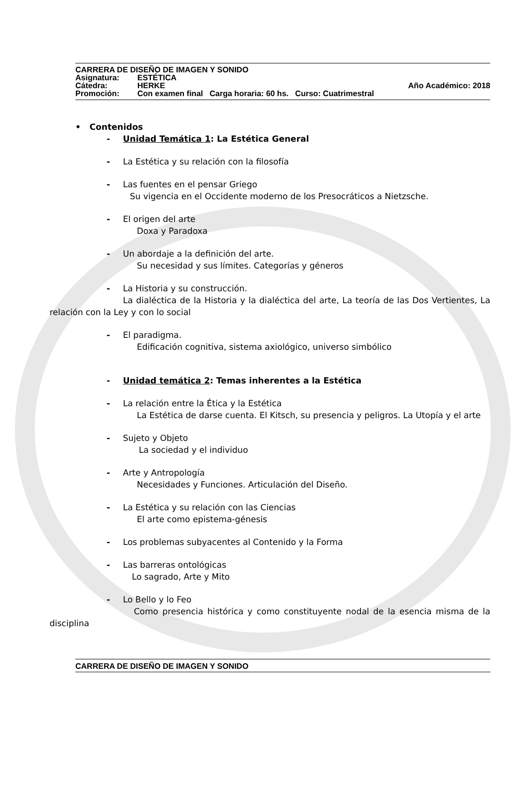CARRERA DE DISEÑO DE IMAGEN Y SONIDO
Asignatura: ESTÉTICA
Cátedra: HERKE Año Académico: 2018
Promoción: Con examen final Carga horaria: 60 hs. Curso: Cuatrimestral
• Contenidos
- Unidad Temática 1: La Estética General
- La Estética y su relación con la filosofía
- Las fuentes en el pensar Griego
Su vigencia en el Occidente moderno de los Presocráticos a Nietzsche.
- El origen del arte
Doxa y Paradoxa
- Un abordaje a la definición del arte.
Su necesidad y sus límites. Categorías y géneros
- La Historia y su construcción.
La dialéctica de la Historia y la dialéctica del arte, La teoría de las Dos Vertientes, La relación con la Ley y con lo social
- El paradigma.
Edificación cognitiva, sistema axiológico, universo simbólico
- Unidad temática 2: Temas inherentes a la Estética
- La relación entre la Ética y la Estética
La Estética de darse cuenta. El Kitsch, su presencia y peligros. La Utopía y el arte
- Sujeto y Objeto
La sociedad y el individuo
- Arte y Antropología
Necesidades y Funciones. Articulación del Diseño.
- La Estética y su relación con las Ciencias
El arte como epistema-génesis
- Los problemas subyacentes al Contenido y la Forma
- Las barreras ontológicas
Lo sagrado, Arte y Mito
- Lo Bello y lo Feo
Como presencia histórica y como constituyente nodal de la esencia misma de la disciplina
CARRERA DE DISEÑO DE IMAGEN Y SONIDO